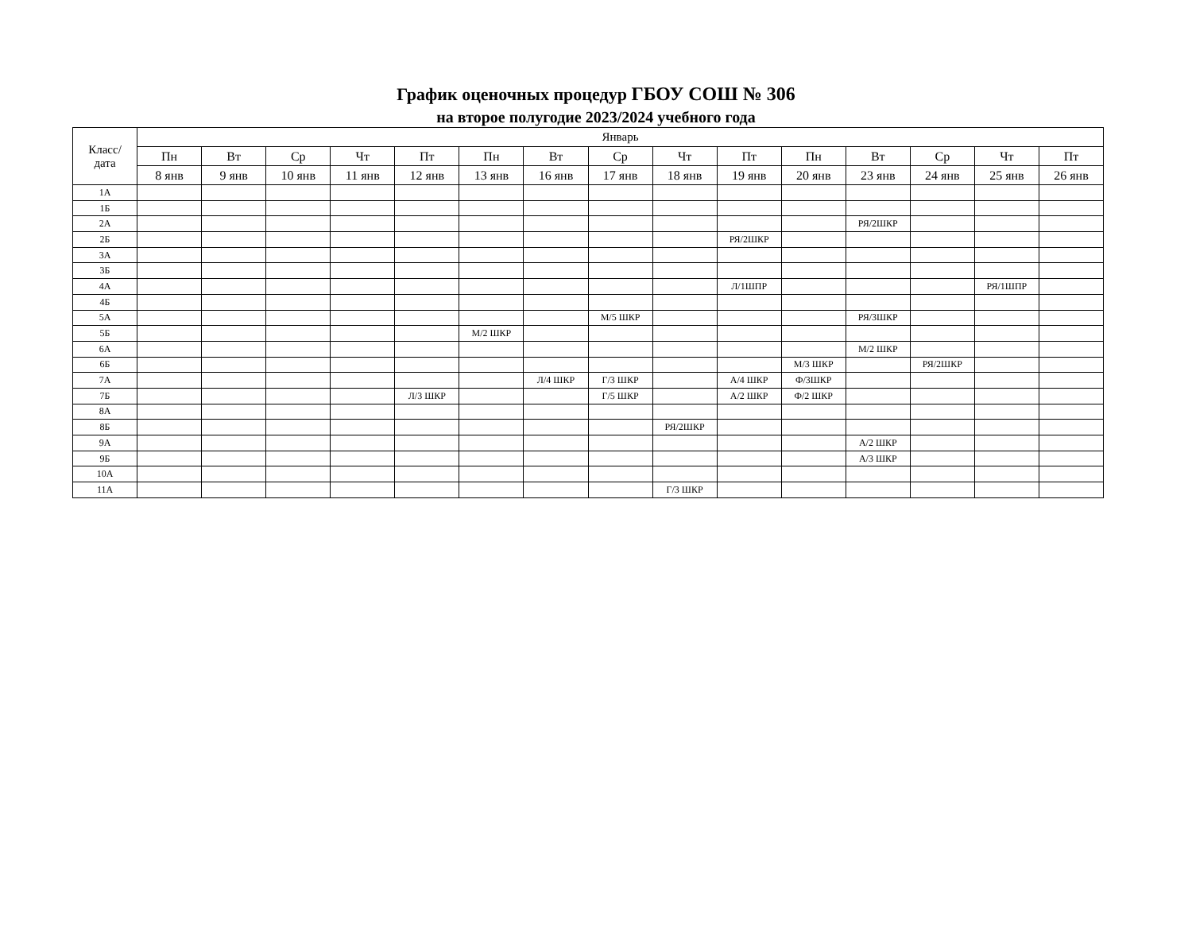График оценочных процедур ГБОУ СОШ № 306
на второе полугодие 2023/2024 учебного года
| Класс/ дата | Январь | | | | | | | | | | | | | | |
| --- | --- | --- | --- | --- | --- | --- | --- | --- | --- | --- | --- | --- | --- | --- | --- |
| | Пн | Вт | Ср | Чт | Пт | Пн | Вт | Ср | Чт | Пт | Пн | Вт | Ср | Чт | Пт |
| | 8 янв | 9 янв | 10 янв | 11 янв | 12 янв | 13 янв | 16 янв | 17 янв | 18 янв | 19 янв | 20 янв | 23 янв | 24 янв | 25 янв | 26 янв |
| 1А | | | | | | | | | | | | | | | |
| 1Б | | | | | | | | | | | | | | | |
| 2А | | | | | | | | | | | | РЯ/2ШКР | | | |
| 2Б | | | | | | | | | | РЯ/2ШКР | | | | | |
| 3А | | | | | | | | | | | | | | | |
| 3Б | | | | | | | | | | | | | | | |
| 4А | | | | | | | | | | Л/1ШПР | | | | РЯ/1ШПР | |
| 4Б | | | | | | | | | | | | | | | |
| 5А | | | | | | | | М/5 ШКР | | | | РЯ/3ШКР | | | |
| 5Б | | | | | | М/2 ШКР | | | | | | | | | |
| 6А | | | | | | | | | | | | М/2 ШКР | | | |
| 6Б | | | | | | | | | | | М/3 ШКР | | РЯ/2ШКР | | |
| 7А | | | | | | | Л/4 ШКР | Г/3 ШКР | | А/4 ШКР | Ф/3ШКР | | | | |
| 7Б | | | | | Л/3 ШКР | | | Г/5 ШКР | | А/2 ШКР | Ф/2 ШКР | | | | |
| 8А | | | | | | | | | | | | | | | |
| 8Б | | | | | | | | | РЯ/2ШКР | | | | | | |
| 9А | | | | | | | | | | | | А/2 ШКР | | | |
| 9Б | | | | | | | | | | | | А/3 ШКР | | | |
| 10А | | | | | | | | | | | | | | | |
| 11А | | | | | | | | | Г/3 ШКР | | | | | | |